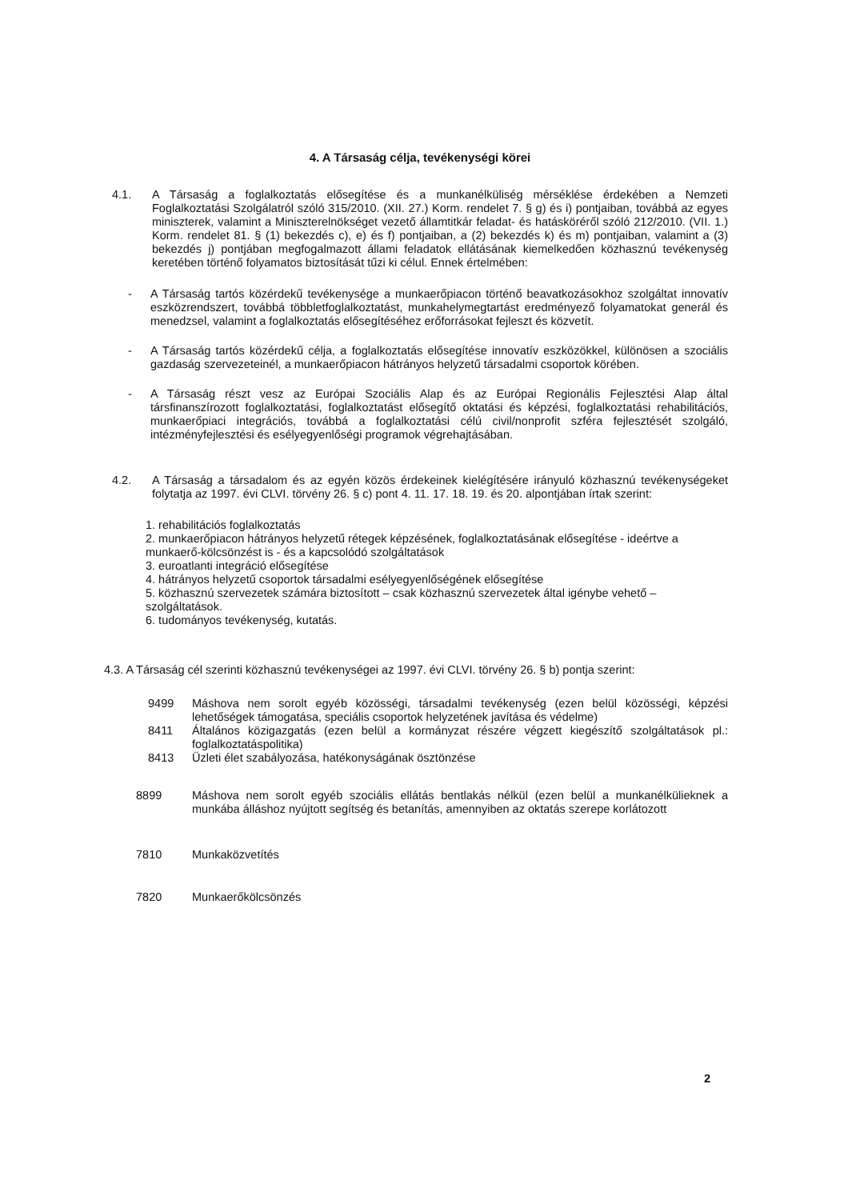4. A Társaság célja, tevékenységi körei
4.1. A Társaság a foglalkoztatás elősegítése és a munkanélküliség mérséklése érdekében a Nemzeti Foglalkoztatási Szolgálatról szóló 315/2010. (XII. 27.) Korm. rendelet 7. § g) és i) pontjaiban, továbbá az egyes miniszterek, valamint a Miniszterelnökséget vezető államtitkár feladat- és hatásköréről szóló 212/2010. (VII. 1.) Korm. rendelet 81. § (1) bekezdés c), e) és f) pontjaiban, a (2) bekezdés k) és m) pontjaiban, valamint a (3) bekezdés j) pontjában megfogalmazott állami feladatok ellátásának kiemelkedően közhasznú tevékenység keretében történő folyamatos biztosítását tűzi ki célul. Ennek értelmében:
- A Társaság tartós közérdekű tevékenysége a munkaerőpiacon történő beavatkozásokhoz szolgáltat innovatív eszközrendszert, továbbá többletfoglalkoztatást, munkahelymegtartást eredményező folyamatokat generál és menedzsel, valamint a foglalkoztatás elősegítéséhez erőforrásokat fejleszt és közvetít.
- A Társaság tartós közérdekű célja, a foglalkoztatás elősegítése innovatív eszközökkel, különösen a szociális gazdaság szervezeteinél, a munkaerőpiacon hátrányos helyzetű társadalmi csoportok körében.
- A Társaság részt vesz az Európai Szociális Alap és az Európai Regionális Fejlesztési Alap által társfinanszírozott foglalkoztatási, foglalkoztatást elősegítő oktatási és képzési, foglalkoztatási rehabilitációs, munkaerőpiaci integrációs, továbbá a foglalkoztatási célú civil/nonprofit szféra fejlesztését szolgáló, intézményfejlesztési és esélyegyenlőségi programok végrehajtásában.
4.2. A Társaság a társadalom és az egyén közös érdekeinek kielégítésére irányuló közhasznú tevékenységeket folytatja az 1997. évi CLVI. törvény 26. § c) pont 4. 11. 17. 18. 19. és 20. alpontjában írtak szerint:
1. rehabilitációs foglalkoztatás
2. munkaerőpiacon hátrányos helyzetű rétegek képzésének, foglalkoztatásának elősegítése - ideértve a munkaerő-kölcsönzést is - és a kapcsolódó szolgáltatások
3. euroatlanti integráció elősegítése
4. hátrányos helyzetű csoportok társadalmi esélyegyenlőségének elősegítése
5. közhasznú szervezetek számára biztosított – csak közhasznú szervezetek által igénybe vehető – szolgáltatások.
6. tudományos tevékenység, kutatás.
4.3. A Társaság cél szerinti közhasznú tevékenységei az 1997. évi CLVI. törvény 26. § b) pontja szerint:
9499 Máshova nem sorolt egyéb közösségi, társadalmi tevékenység (ezen belül közösségi, képzési lehetőségek támogatása, speciális csoportok helyzetének javítása és védelme)
8411 Általános közigazgatás (ezen belül a kormányzat részére végzett kiegészítő szolgáltatások pl.: foglalkoztatáspolitika)
8413 Üzleti élet szabályozása, hatékonyságának ösztönzése
8899 Máshova nem sorolt egyéb szociális ellátás bentlakás nélkül (ezen belül a munkanélkülieknek a munkába álláshoz nyújtott segítség és betanítás, amennyiben az oktatás szerepe korlátozott
7810 Munkaközvetítés
7820 Munkaerőkölcsönzés
2